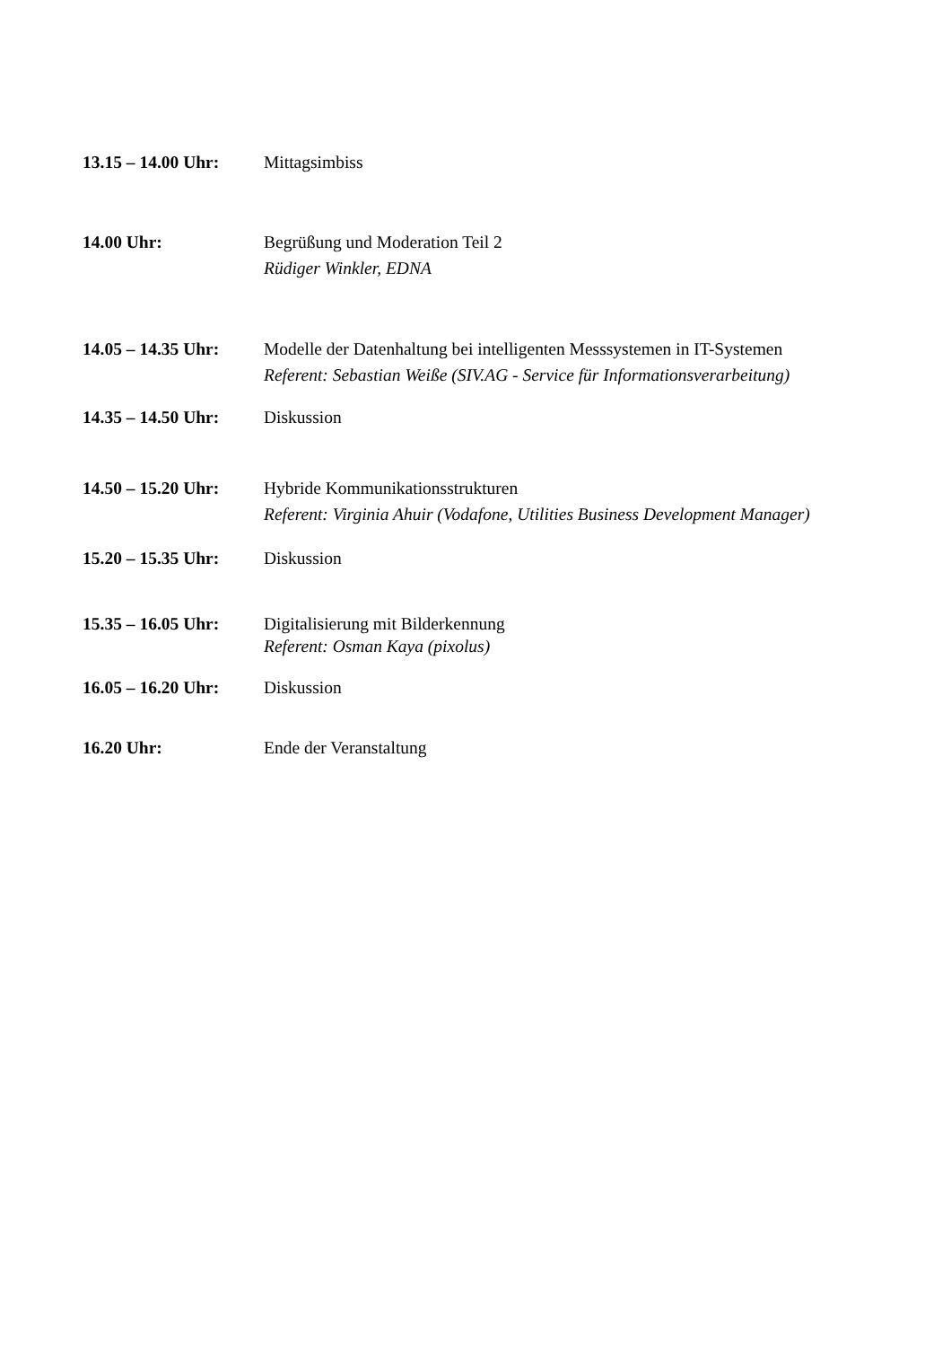13.15 – 14.00 Uhr:
Mittagsimbiss
14.00 Uhr: Begrüßung und Moderation Teil 2
Rüdiger Winkler, EDNA
14.05 – 14.35 Uhr:
Modelle der Datenhaltung bei intelligenten Messsystemen in IT-Systemen
Referent: Sebastian Weiße (SIV.AG - Service für Informationsverarbeitung)
14.35 – 14.50 Uhr:
Diskussion
14.50 – 15.20 Uhr:
Hybride Kommunikationsstrukturen
Referent: Virginia Ahuir (Vodafone, Utilities Business Development Manager)
15.20 – 15.35 Uhr:
Diskussion
15.35 – 16.05 Uhr:
Digitalisierung mit Bilderkennung
Referent: Osman Kaya (pixolus)
16.05 – 16.20 Uhr:
Diskussion
16.20 Uhr: Ende der Veranstaltung